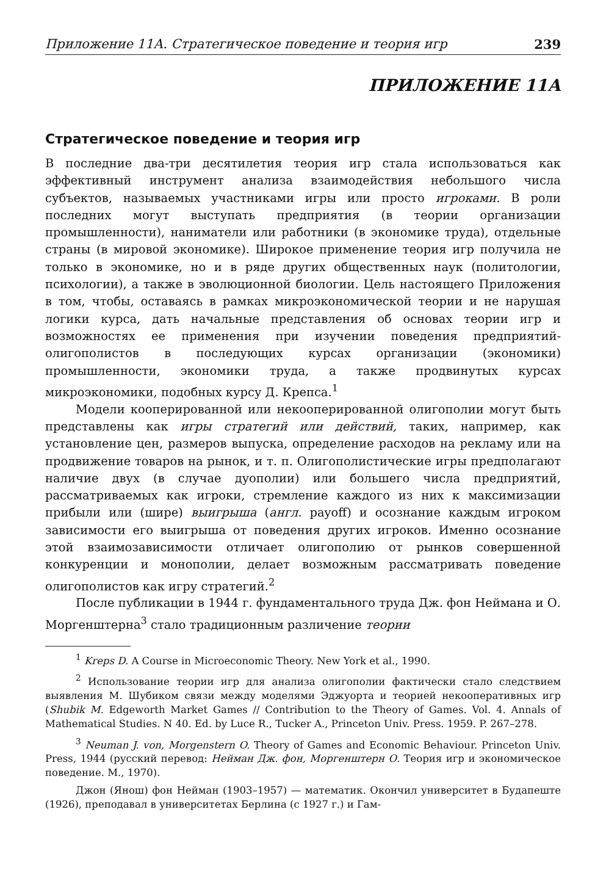Приложение 11А. Стратегическое поведение и теория игр 239
ПРИЛОЖЕНИЕ 11А
Стратегическое поведение и теория игр
В последние два-три десятилетия теория игр стала использоваться как эффективный инструмент анализа взаимодействия небольшого числа субъектов, называемых участниками игры или просто игроками. В роли последних могут выступать предприятия (в теории организации промышленности), наниматели или работники (в экономике труда), отдельные страны (в мировой экономике). Широкое применение теория игр получила не только в экономике, но и в ряде других общественных наук (политологии, психологии), а также в эволюционной биологии. Цель настоящего Приложения в том, чтобы, оставаясь в рамках микроэкономической теории и не нарушая логики курса, дать начальные представления об основах теории игр и возможностях ее применения при изучении поведения предприятий-олигополистов в последующих курсах организации (экономики) промышленности, экономики труда, а также продвинутых курсах микроэкономики, подобных курсу Д. Крепса.<sup>1</sup>
Модели кооперированной или некооперированной олигополии могут быть представлены как игры стратегий или действий, таких, например, как установление цен, размеров выпуска, определение расходов на рекламу или на продвижение товаров на рынок, и т. п. Олигополистические игры предполагают наличие двух (в случае дуополии) или большего числа предприятий, рассматриваемых как игроки, стремление каждого из них к максимизации прибыли или (шире) выигрыша (англ. payoff) и осознание каждым игроком зависимости его выигрыша от поведения других игроков. Именно осознание этой взаимозависимости отличает олигополию от рынков совершенной конкуренции и монополии, делает возможным рассматривать поведение олигополистов как игру стратегий.<sup>2</sup>
После публикации в 1944 г. фундаментального труда Дж. фон Неймана и О. Моргенштерна<sup>3</sup> стало традиционным различение теории
<sup>1</sup> Kreps D. A Course in Microeconomic Theory. New York et al., 1990.
<sup>2</sup> Использование теории игр для анализа олигополии фактически стало следствием выявления М. Шубиком связи между моделями Эджуорта и теорией некооперативных игр (Shubik M. Edgeworth Market Games // Contribution to the Theory of Games. Vol. 4. Annals of Mathematical Studies. N 40. Ed. by Luce R., Tucker A., Princeton Univ. Press. 1959. P. 267–278.
<sup>3</sup> Neuman J. von, Morgenstern O. Theory of Games and Economic Behaviour. Princeton Univ. Press, 1944 (русский перевод: Нейман Дж. фон, Моргенштерн О. Теория игр и экономическое поведение. М., 1970).
Джон (Янош) фон Нейман (1903–1957) — математик. Окончил университет в Будапеште (1926), преподавал в университетах Берлина (с 1927 г.) и Гам-